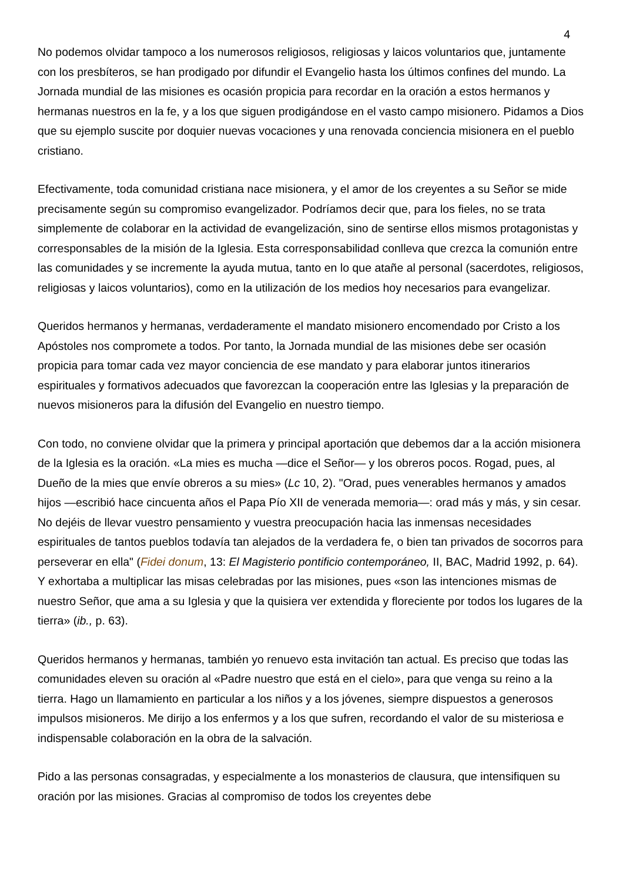4
No podemos olvidar tampoco a los numerosos religiosos, religiosas y laicos voluntarios que, juntamente con los presbíteros, se han prodigado por difundir el Evangelio hasta los últimos confines del mundo. La Jornada mundial de las misiones es ocasión propicia para recordar en la oración a estos hermanos y hermanas nuestros en la fe, y a los que siguen prodigándose en el vasto campo misionero. Pidamos a Dios que su ejemplo suscite por doquier nuevas vocaciones y una renovada conciencia misionera en el pueblo cristiano.
Efectivamente, toda comunidad cristiana nace misionera, y el amor de los creyentes a su Señor se mide precisamente según su compromiso evangelizador. Podríamos decir que, para los fieles, no se trata simplemente de colaborar en la actividad de evangelización, sino de sentirse ellos mismos protagonistas y corresponsables de la misión de la Iglesia. Esta corresponsabilidad conlleva que crezca la comunión entre las comunidades y se incremente la ayuda mutua, tanto en lo que atañe al personal (sacerdotes, religiosos, religiosas y laicos voluntarios), como en la utilización de los medios hoy necesarios para evangelizar.
Queridos hermanos y hermanas, verdaderamente el mandato misionero encomendado por Cristo a los Apóstoles nos compromete a todos. Por tanto, la Jornada mundial de las misiones debe ser ocasión propicia para tomar cada vez mayor conciencia de ese mandato y para elaborar juntos itinerarios espirituales y formativos adecuados que favorezcan la cooperación entre las Iglesias y la preparación de nuevos misioneros para la difusión del Evangelio en nuestro tiempo.
Con todo, no conviene olvidar que la primera y principal aportación que debemos dar a la acción misionera de la Iglesia es la oración. «La mies es mucha —dice el Señor— y los obreros pocos. Rogad, pues, al Dueño de la mies que envíe obreros a su mies» (Lc 10, 2). "Orad, pues venerables hermanos y amados hijos —escribió hace cincuenta años el Papa Pío XII de venerada memoria—: orad más y más, y sin cesar. No dejéis de llevar vuestro pensamiento y vuestra preocupación hacia las inmensas necesidades espirituales de tantos pueblos todavía tan alejados de la verdadera fe, o bien tan privados de socorros para perseverar en ella" (Fidei donum, 13: El Magisterio pontificio contemporáneo, II, BAC, Madrid 1992, p. 64). Y exhortaba a multiplicar las misas celebradas por las misiones, pues «son las intenciones mismas de nuestro Señor, que ama a su Iglesia y que la quisiera ver extendida y floreciente por todos los lugares de la tierra» (ib., p. 63).
Queridos hermanos y hermanas, también yo renuevo esta invitación tan actual. Es preciso que todas las comunidades eleven su oración al «Padre nuestro que está en el cielo», para que venga su reino a la tierra. Hago un llamamiento en particular a los niños y a los jóvenes, siempre dispuestos a generosos impulsos misioneros. Me dirijo a los enfermos y a los que sufren, recordando el valor de su misteriosa e indispensable colaboración en la obra de la salvación.
Pido a las personas consagradas, y especialmente a los monasterios de clausura, que intensifiquen su oración por las misiones. Gracias al compromiso de todos los creyentes debe